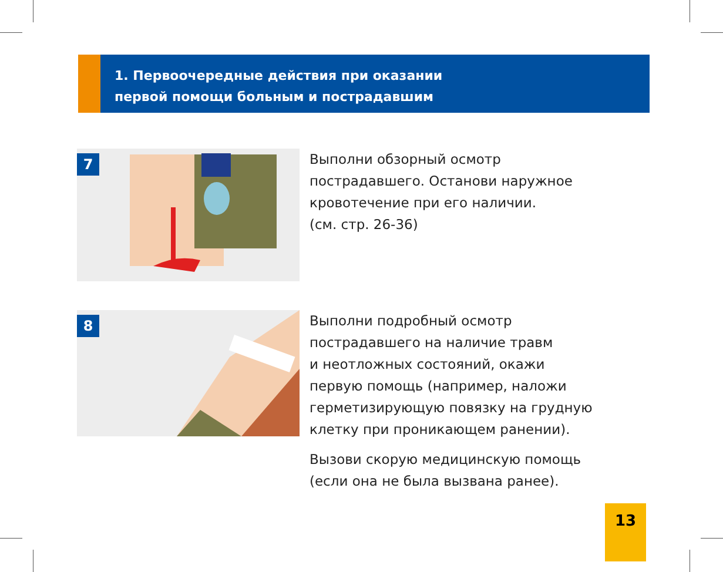1. Первоочередные действия при оказании
первой помощи больным и пострадавшим
7
Выполни обзорный осмотр
пострадавшего. Останови наружное
кровотечение при его наличии.
(см. стр. 26-36)
8
Выполни подробный осмотр
пострадавшего на наличие травм
и неотложных состояний, окажи
первую помощь (например, наложи
герметизирующую повязку на грудную
клетку при проникающем ранении).
Вызови скорую медицинскую помощь
(если она не была вызвана ранее).
13